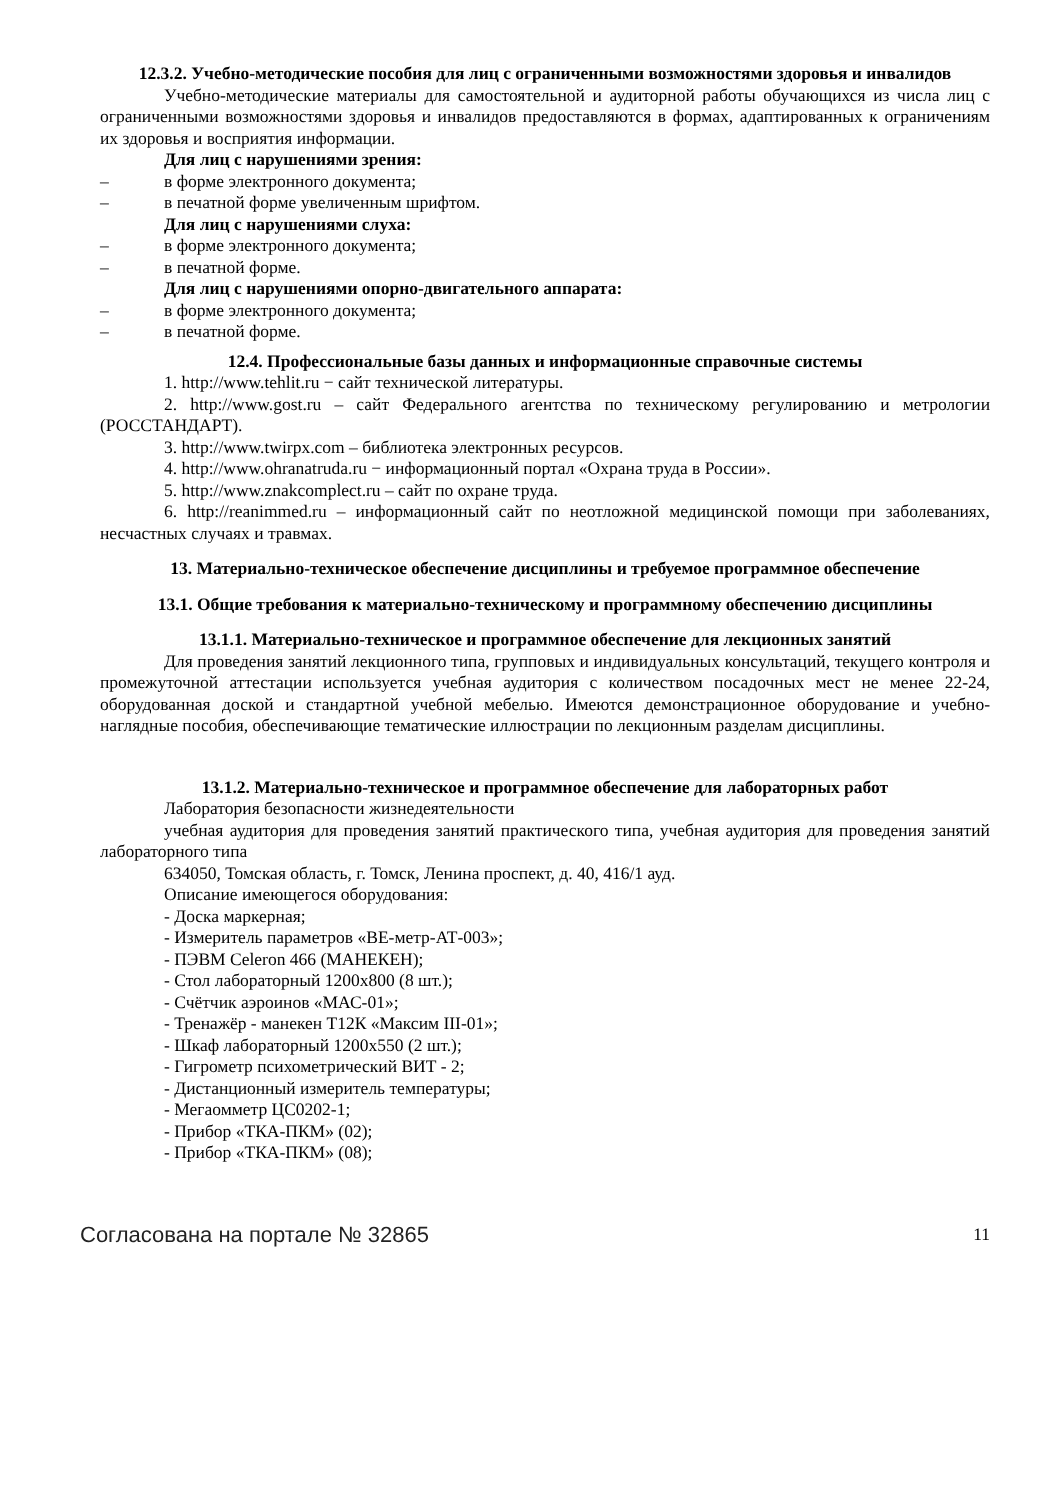12.3.2. Учебно-методические пособия для лиц с ограниченными возможностями здоровья и инвалидов
Учебно-методические материалы для самостоятельной и аудиторной работы обучающихся из числа лиц с ограниченными возможностями здоровья и инвалидов предоставляются в формах, адаптированных к ограничениям их здоровья и восприятия информации.
Для лиц с нарушениями зрения:
– в форме электронного документа;
– в печатной форме увеличенным шрифтом.
Для лиц с нарушениями слуха:
– в форме электронного документа;
– в печатной форме.
Для лиц с нарушениями опорно-двигательного аппарата:
– в форме электронного документа;
– в печатной форме.
12.4. Профессиональные базы данных и информационные справочные системы
1. http://www.tehlit.ru − сайт технической литературы.
2. http://www.gost.ru – сайт Федерального агентства по техническому регулированию и метрологии (РОССТАНДАРТ).
3. http://www.twirpx.com – библиотека электронных ресурсов.
4. http://www.ohranatruda.ru − информационный портал «Охрана труда в России».
5. http://www.znakcomplect.ru – сайт по охране труда.
6. http://reanimmed.ru – информационный сайт по неотложной медицинской помощи при заболеваниях, несчастных случаях и травмах.
13. Материально-техническое обеспечение дисциплины и требуемое программное обеспечение
13.1. Общие требования к материально-техническому и программному обеспечению дисциплины
13.1.1. Материально-техническое и программное обеспечение для лекционных занятий
Для проведения занятий лекционного типа, групповых и индивидуальных консультаций, текущего контроля и промежуточной аттестации используется учебная аудитория с количеством посадочных мест не менее 22-24, оборудованная доской и стандартной учебной мебелью. Имеются демонстрационное оборудование и учебно-наглядные пособия, обеспечивающие тематические иллюстрации по лекционным разделам дисциплины.
13.1.2. Материально-техническое и программное обеспечение для лабораторных работ
Лаборатория безопасности жизнедеятельности
учебная аудитория для проведения занятий практического типа, учебная аудитория для проведения занятий лабораторного типа
634050, Томская область, г. Томск, Ленина проспект, д. 40, 416/1 ауд.
Описание имеющегося оборудования:
- Доска маркерная;
- Измеритель параметров «ВЕ-метр-АТ-003»;
- ПЭВМ Celeron 466 (МАНЕКЕН);
- Стол лабораторный 1200х800 (8 шт.);
- Счётчик аэроинов «МАС-01»;
- Тренажёр - манекен Т12К «Максим III-01»;
- Шкаф лабораторный 1200х550 (2 шт.);
- Гигрометр психометрический ВИТ - 2;
- Дистанционный измеритель температуры;
- Мегаомметр ЦС0202-1;
- Прибор «ТКА-ПКМ» (02);
- Прибор «ТКА-ПКМ» (08);
Согласована на портале № 32865 11